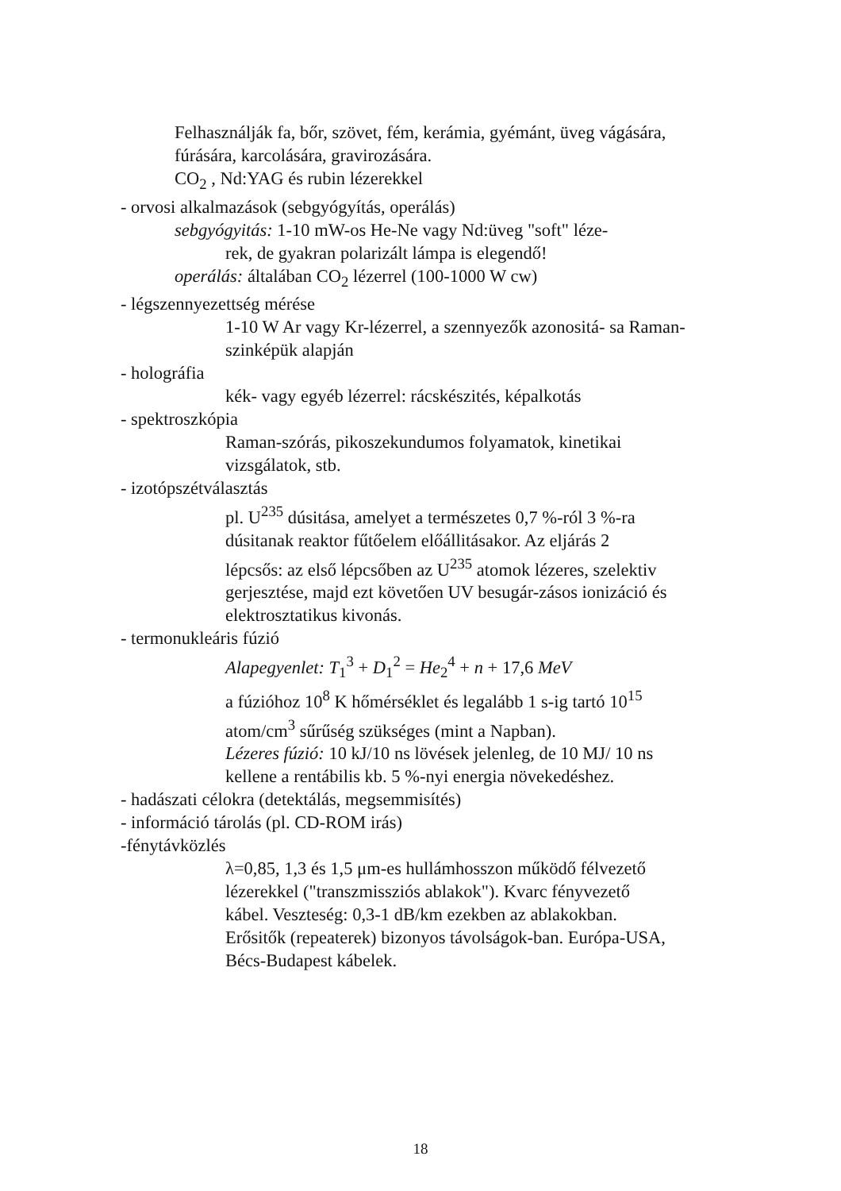Felhasználják fa, bőr, szövet, fém, kerámia, gyémánt, üveg vágására, fúrására, karcolására, gravirozására.
CO<sub>2</sub> , Nd:YAG és rubin lézerekkel
- orvosi alkalmazások (sebgyógyítás, operálás)
sebgyógyitás: 1-10 mW-os He-Ne vagy Nd:üveg "soft" léze-
rek, de gyakran polarizált lámpa is elegendő!
operálás: általában CO<sub>2</sub> lézerrel (100-1000 W cw)
- légszennyezettség mérése
1-10 W Ar vagy Kr-lézerrel, a szennyezők azonositá- sa Raman-szinképük alapján
- holográfia
kék- vagy egyéb lézerrel: rácskészités, képalkotás
- spektroszkópia
Raman-szórás, pikoszekundumos folyamatok, kinetikai vizsgálatok, stb.
- izotópszétválasztás
pl. U<sup>235</sup> dúsitása, amelyet a természetes 0,7 %-ról 3 %-ra dúsitanak reaktor fűtőelem előállitásakor. Az eljárás 2 lépcsős: az első lépcsőben az U<sup>235</sup> atomok lézeres, szelektiv gerjesztése, majd ezt követően UV besugár-zásos ionizáció és elektrosztatikus kivonás.
- termonukleáris fúzió
Alapegyenlet: T<sub>1</sub><sup>3</sup> + D<sub>1</sub><sup>2</sup> = He<sub>2</sub><sup>4</sup> + n + 17,6 MeV
a fúzióhoz 10<sup>8</sup> K hőmérséklet és legalább 1 s-ig tartó 10<sup>15</sup> atom/cm<sup>3</sup> sűrűség szükséges (mint a Napban).
Lézeres fúzió: 10 kJ/10 ns lövések jelenleg, de 10 MJ/ 10 ns kellene a rentábilis kb. 5 %-nyi energia növekedéshez.
- hadászati célokra (detektálás, megsemmisítés)
- információ tárolás (pl. CD-ROM irás)
-fénytávközlés
λ=0,85, 1,3 és 1,5 μm-es hullámhosszon működő félvezető lézerekkel ("transzmissziós ablakok"). Kvarc fényvezető kábel. Veszteség: 0,3-1 dB/km ezekben az ablakokban. Erősitők (repeaterek) bizonyos távolságok-ban. Európa-USA, Bécs-Budapest kábelek.
18